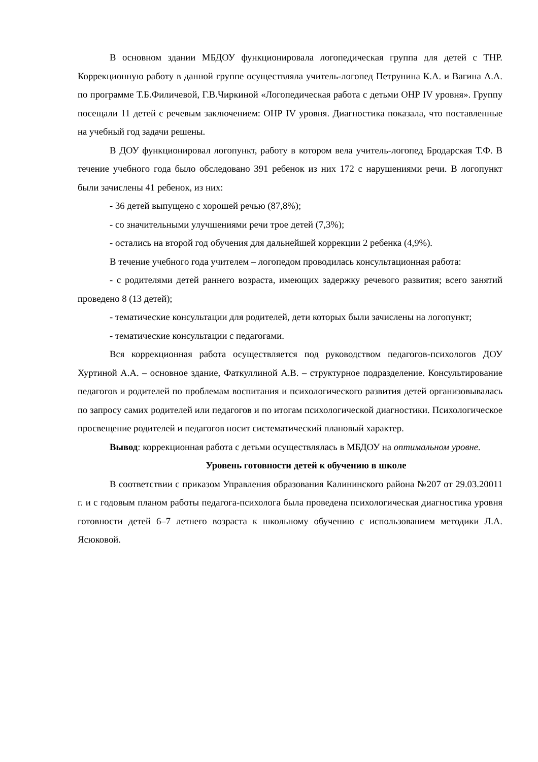В основном здании МБДОУ функционировала логопедическая группа для детей с ТНР. Коррекционную работу в данной группе осуществляла учитель-логопед Петрунина К.А. и Вагина А.А. по программе Т.Б.Филичевой, Г.В.Чиркиной «Логопедическая работа с детьми ОНР IV уровня». Группу посещали 11 детей с речевым заключением: ОНР IV уровня. Диагностика показала, что поставленные на учебный год задачи решены.
В ДОУ функционировал логопункт, работу в котором вела учитель-логопед Бродарская Т.Ф. В течение учебного года было обследовано 391 ребенок из них 172 с нарушениями речи. В логопункт были зачислены 41 ребенок, из них:
- 36 детей выпущено с хорошей речью (87,8%);
- со значительными улучшениями речи трое детей (7,3%);
- остались на второй год обучения для дальнейшей коррекции 2 ребенка (4,9%).
В течение учебного года учителем – логопедом проводилась консультационная работа:
- с родителями детей раннего возраста, имеющих задержку речевого развития; всего занятий проведено 8 (13 детей);
- тематические консультации для родителей, дети которых были зачислены на логопункт;
- тематические консультации с педагогами.
Вся коррекционная работа осуществляется под руководством педагогов-психологов ДОУ Хуртиной А.А. – основное здание, Фаткуллиной А.В. – структурное подразделение. Консультирование педагогов и родителей по проблемам воспитания и психологического развития детей организовывалась по запросу самих родителей или педагогов и по итогам психологической диагностики. Психологическое просвещение родителей и педагогов носит систематический плановый характер.
Вывод: коррекционная работа с детьми осуществлялась в МБДОУ на оптимальном уровне.
Уровень готовности детей к обучению в школе
В соответствии с приказом Управления образования Калининского района №207 от 29.03.20011 г. и с годовым планом работы педагога-психолога была проведена психологическая диагностика уровня готовности детей 6–7 летнего возраста к школьному обучению с использованием методики Л.А. Ясюковой.